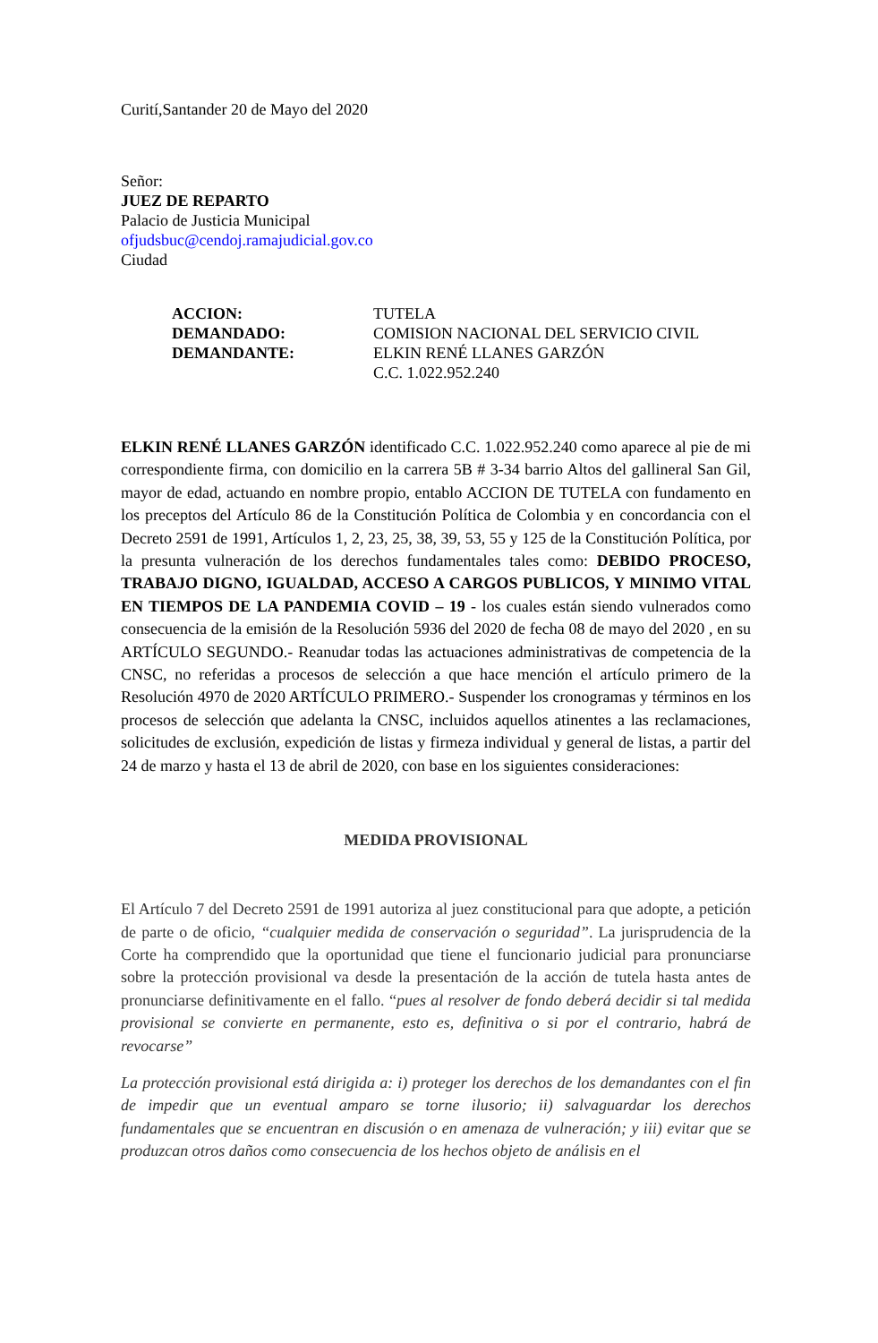Curití,Santander 20 de Mayo del 2020
Señor:
JUEZ DE REPARTO
Palacio de Justicia Municipal
ofjudsbuc@cendoj.ramajudicial.gov.co
Ciudad
| ACCION: | TUTELA |
| DEMANDADO: | COMISION NACIONAL DEL SERVICIO CIVIL |
| DEMANDANTE: | ELKIN RENÉ LLANES GARZÓN C.C. 1.022.952.240 |
ELKIN RENÉ LLANES GARZÓN identificado C.C. 1.022.952.240 como aparece al pie de mi correspondiente firma, con domicilio en la carrera 5B # 3-34 barrio Altos del gallineral San Gil, mayor de edad, actuando en nombre propio, entablo ACCION DE TUTELA con fundamento en los preceptos del Artículo 86 de la Constitución Política de Colombia y en concordancia con el Decreto 2591 de 1991, Artículos 1, 2, 23, 25, 38, 39, 53, 55 y 125 de la Constitución Política, por la presunta vulneración de los derechos fundamentales tales como: DEBIDO PROCESO, TRABAJO DIGNO, IGUALDAD, ACCESO A CARGOS PUBLICOS, Y MINIMO VITAL EN TIEMPOS DE LA PANDEMIA COVID – 19 - los cuales están siendo vulnerados como consecuencia de la emisión de la Resolución 5936 del 2020 de fecha 08 de mayo del 2020 , en su ARTÍCULO SEGUNDO.- Reanudar todas las actuaciones administrativas de competencia de la CNSC, no referidas a procesos de selección a que hace mención el artículo primero de la Resolución 4970 de 2020 ARTÍCULO PRIMERO.- Suspender los cronogramas y términos en los procesos de selección que adelanta la CNSC, incluidos aquellos atinentes a las reclamaciones, solicitudes de exclusión, expedición de listas y firmeza individual y general de listas, a partir del 24 de marzo y hasta el 13 de abril de 2020, con base en los siguientes consideraciones:
MEDIDA PROVISIONAL
El Artículo 7 del Decreto 2591 de 1991 autoriza al juez constitucional para que adopte, a petición de parte o de oficio, “cualquier medida de conservación o seguridad”. La jurisprudencia de la Corte ha comprendido que la oportunidad que tiene el funcionario judicial para pronunciarse sobre la protección provisional va desde la presentación de la acción de tutela hasta antes de pronunciarse definitivamente en el fallo. “pues al resolver de fondo deberá decidir si tal medida provisional se convierte en permanente, esto es, definitiva o si por el contrario, habrá de revocarse”
La protección provisional está dirigida a: i) proteger los derechos de los demandantes con el fin de impedir que un eventual amparo se torne ilusorio; ii) salvaguardar los derechos fundamentales que se encuentran en discusión o en amenaza de vulneración; y iii) evitar que se produzcan otros daños como consecuencia de los hechos objeto de análisis en el